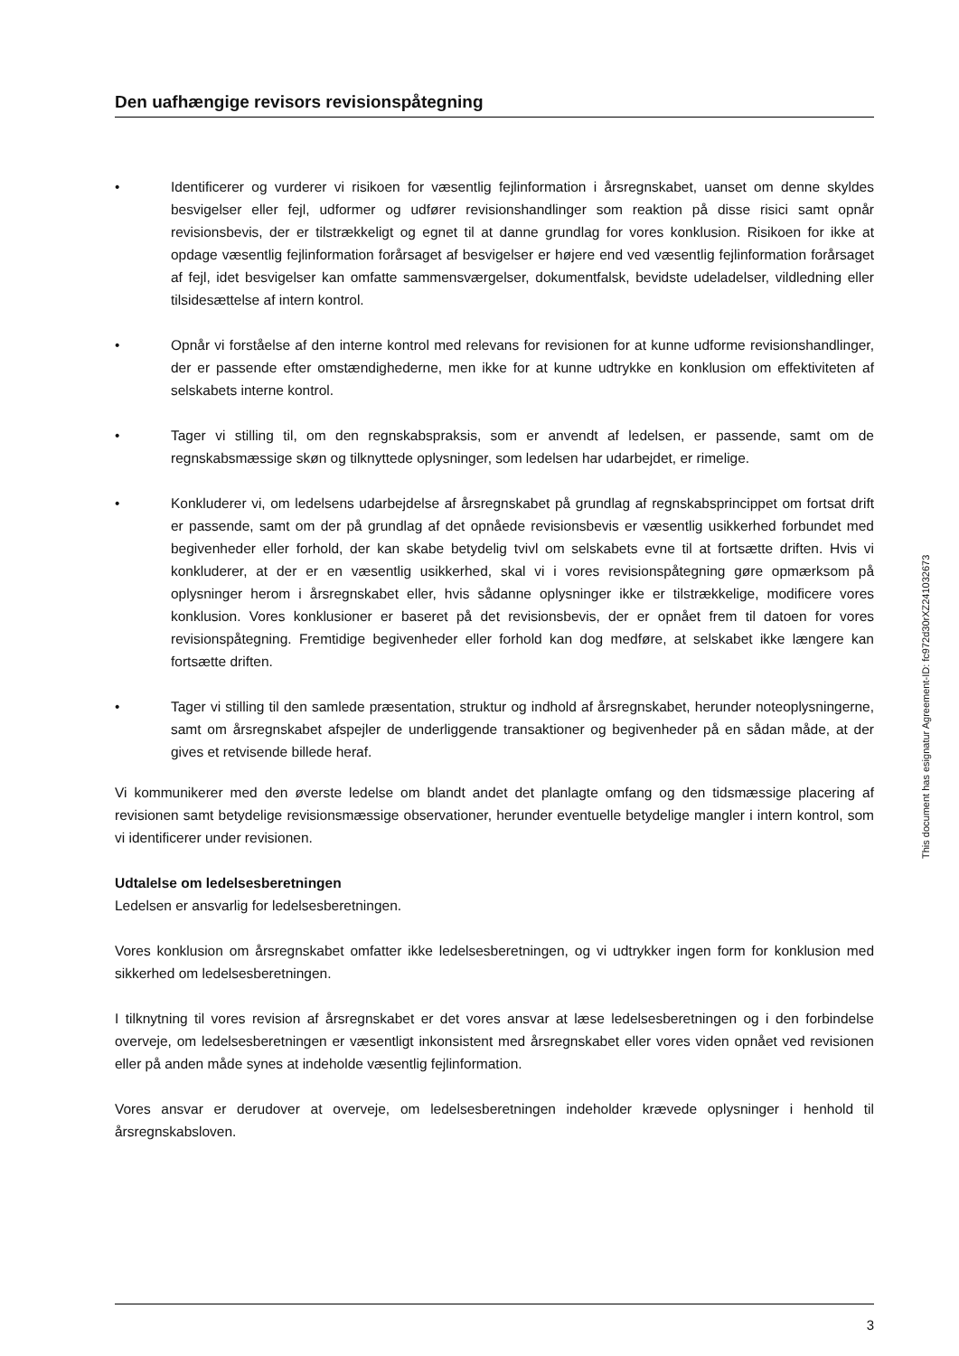Den uafhængige revisors revisionspåtegning
• Identificerer og vurderer vi risikoen for væsentlig fejlinformation i årsregnskabet, uanset om denne skyldes besvigelser eller fejl, udformer og udfører revisionshandlinger som reaktion på disse risici samt opnår revisionsbevis, der er tilstrækkeligt og egnet til at danne grundlag for vores konklusion. Risikoen for ikke at opdage væsentlig fejlinformation forårsaget af besvigelser er højere end ved væsentlig fejlinformation forårsaget af fejl, idet besvigelser kan omfatte sammensværgelser, dokumentfalsk, bevidste udeladelser, vildledning eller tilsidesættelse af intern kontrol.
• Opnår vi forståelse af den interne kontrol med relevans for revisionen for at kunne udforme revisionshandlinger, der er passende efter omstændighederne, men ikke for at kunne udtrykke en konklusion om effektiviteten af selskabets interne kontrol.
• Tager vi stilling til, om den regnskabspraksis, som er anvendt af ledelsen, er passende, samt om de regnskabsmæssige skøn og tilknyttede oplysninger, som ledelsen har udarbejdet, er rimelige.
• Konkluderer vi, om ledelsens udarbejdelse af årsregnskabet på grundlag af regnskabsprincippet om fortsat drift er passende, samt om der på grundlag af det opnåede revisionsbevis er væsentlig usikkerhed forbundet med begivenheder eller forhold, der kan skabe betydelig tvivl om selskabets evne til at fortsætte driften. Hvis vi konkluderer, at der er en væsentlig usikkerhed, skal vi i vores revisionspåtegning gøre opmærksom på oplysninger herom i årsregnskabet eller, hvis sådanne oplysninger ikke er tilstrækkelige, modificere vores konklusion. Vores konklusioner er baseret på det revisionsbevis, der er opnået frem til datoen for vores revisionspåtegning. Fremtidige begivenheder eller forhold kan dog medføre, at selskabet ikke længere kan fortsætte driften.
• Tager vi stilling til den samlede præsentation, struktur og indhold af årsregnskabet, herunder noteoplysningerne, samt om årsregnskabet afspejler de underliggende transaktioner og begivenheder på en sådan måde, at der gives et retvisende billede heraf.
Vi kommunikerer med den øverste ledelse om blandt andet det planlagte omfang og den tidsmæssige placering af revisionen samt betydelige revisionsmæssige observationer, herunder eventuelle betydelige mangler i intern kontrol, som vi identificerer under revisionen.
Udtalelse om ledelsesberetningen
Ledelsen er ansvarlig for ledelsesberetningen.
Vores konklusion om årsregnskabet omfatter ikke ledelsesberetningen, og vi udtrykker ingen form for konklusion med sikkerhed om ledelsesberetningen.
I tilknytning til vores revision af årsregnskabet er det vores ansvar at læse ledelsesberetningen og i den forbindelse overveje, om ledelsesberetningen er væsentligt inkonsistent med årsregnskabet eller vores viden opnået ved revisionen eller på anden måde synes at indeholde væsentlig fejlinformation.
Vores ansvar er derudover at overveje, om ledelsesberetningen indeholder krævede oplysninger i henhold til årsregnskabsloven.
This document has esignatur Agreement-ID: fc972d30rXZ241032673
3